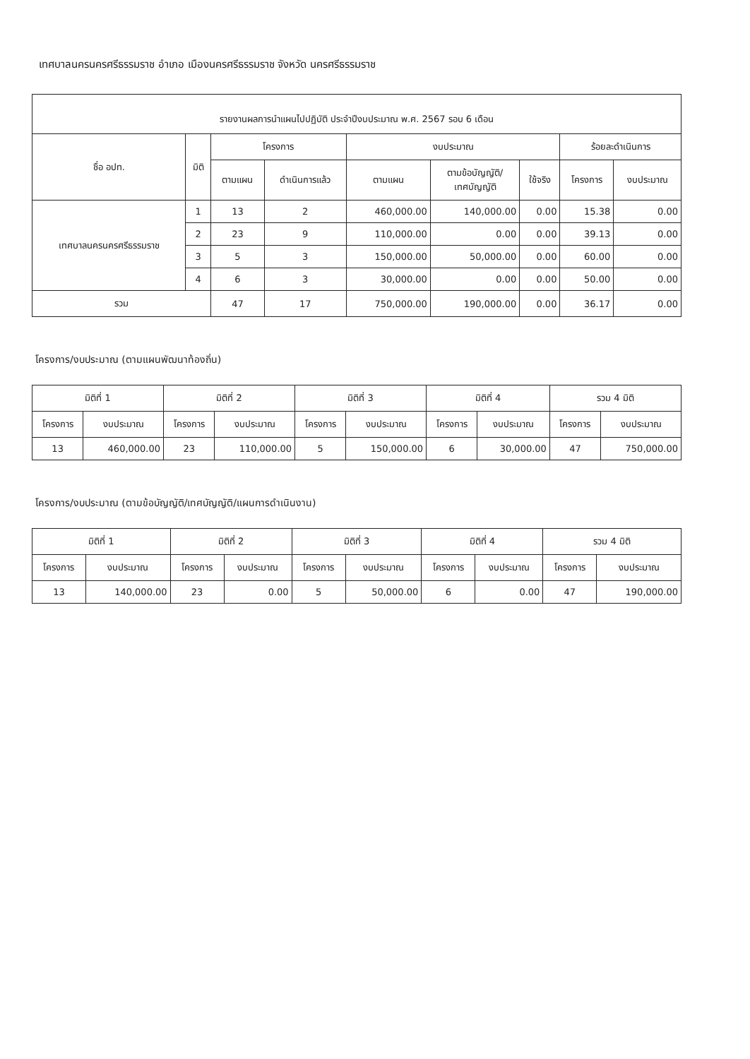เทศบาลนครนครศรีธรรมราช อำเภอ เมืองนครศรีธรรมราช จังหวัด นครศรีธรรมราช
| รายงานผลการนำแผนไปปฏิบัติ ประจำปีงบประมาณ พ.ศ. 2567 รอบ 6 เดือน | | | | | | | | |
| --- | --- | --- | --- | --- | --- | --- | --- | --- |
| ชื่อ อปท. | มิติ | โครงการ | | งบประมาณ | | | ร้อยละดำเนินการ | |
| | | ตามแผน | ดำเนินการแล้ว | ตามแผน | ตามข้อบัญญัติ/ เทศบัญญัติ | ใช้จริง | โครงการ | งบประมาณ |
| เทศบาลนครนครศรีธรรมราช | 1 | 13 | 2 | 460,000.00 | 140,000.00 | 0.00 | 15.38 | 0.00 |
| | 2 | 23 | 9 | 110,000.00 | 0.00 | 0.00 | 39.13 | 0.00 |
| | 3 | 5 | 3 | 150,000.00 | 50,000.00 | 0.00 | 60.00 | 0.00 |
| | 4 | 6 | 3 | 30,000.00 | 0.00 | 0.00 | 50.00 | 0.00 |
| รวม | | 47 | 17 | 750,000.00 | 190,000.00 | 0.00 | 36.17 | 0.00 |
โครงการ/งบประมาณ (ตามแผนพัฒนาท้องถิ่น)
| มิติที่ 1 | | มิติที่ 2 | | มิติที่ 3 | | มิติที่ 4 | | รวม 4 มิติ | |
| --- | --- | --- | --- | --- | --- | --- | --- | --- | --- |
| โครงการ | งบประมาณ | โครงการ | งบประมาณ | โครงการ | งบประมาณ | โครงการ | งบประมาณ | โครงการ | งบประมาณ |
| 13 | 460,000.00 | 23 | 110,000.00 | 5 | 150,000.00 | 6 | 30,000.00 | 47 | 750,000.00 |
โครงการ/งบประมาณ (ตามข้อบัญญัติ/เทศบัญญัติ/แผนการดำเนินงาน)
| มิติที่ 1 | | มิติที่ 2 | | มิติที่ 3 | | มิติที่ 4 | | รวม 4 มิติ | |
| --- | --- | --- | --- | --- | --- | --- | --- | --- | --- |
| โครงการ | งบประมาณ | โครงการ | งบประมาณ | โครงการ | งบประมาณ | โครงการ | งบประมาณ | โครงการ | งบประมาณ |
| 13 | 140,000.00 | 23 | 0.00 | 5 | 50,000.00 | 6 | 0.00 | 47 | 190,000.00 |